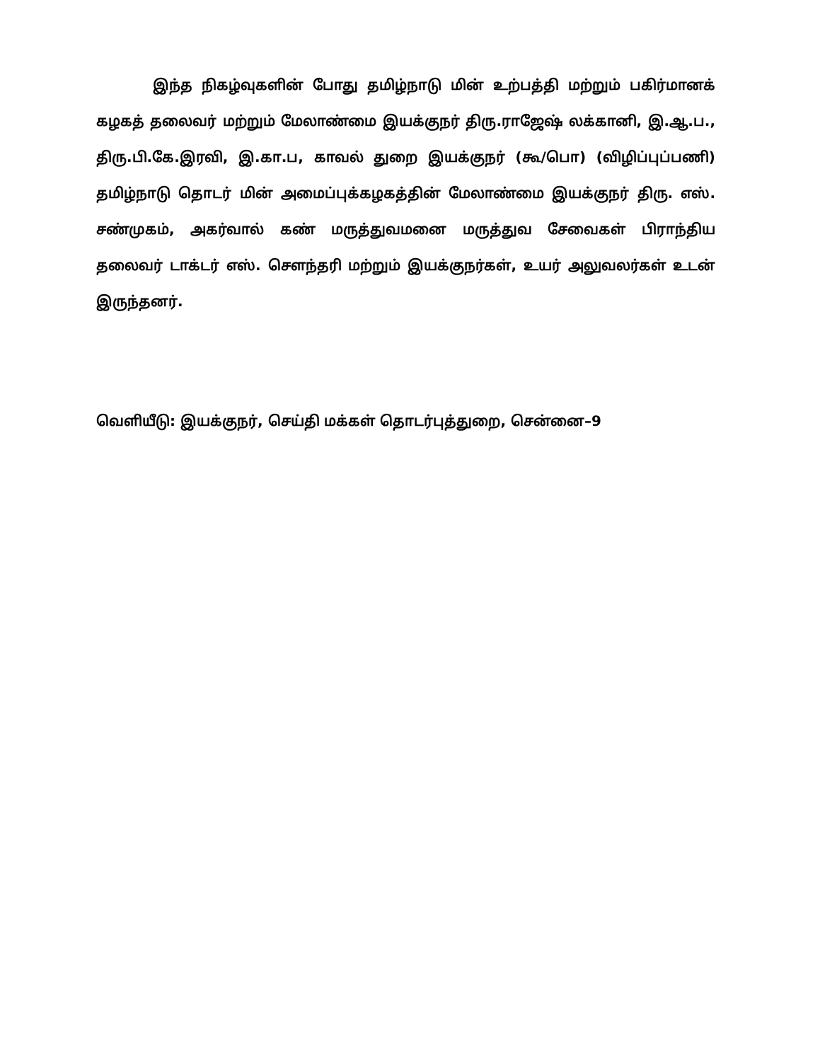இந்த நிகழ்வுகளின் போது தமிழ்நாடு மின் உற்பத்தி மற்றும் பகிர்மானக் கழகத் தலைவர் மற்றும் மேலாண்மை இயக்குநர் திரு.ராஜேஷ் லக்கானி, இ.ஆ.ப., திரு.பி.கே.இரவி, இ.கா.ப, காவல் துறை இயக்குநர் (கூ/பொ) (விழிப்புப்பணி) தமிழ்நாடு தொடர் மின் அமைப்புக்கழகத்தின் மேலாண்மை இயக்குநர் திரு. எஸ். சண்முகம், அகர்வால் கண் மருத்துவமனை மருத்துவ சேவைகள் பிராந்திய தலைவர் டாக்டர் எஸ். சௌந்தரி மற்றும் இயக்குநர்கள், உயர் அலுவலர்கள் உடன் இருந்தனர்.
வெளியீடு: இயக்குநர், செய்தி மக்கள் தொடர்புத்துறை, சென்னை–9